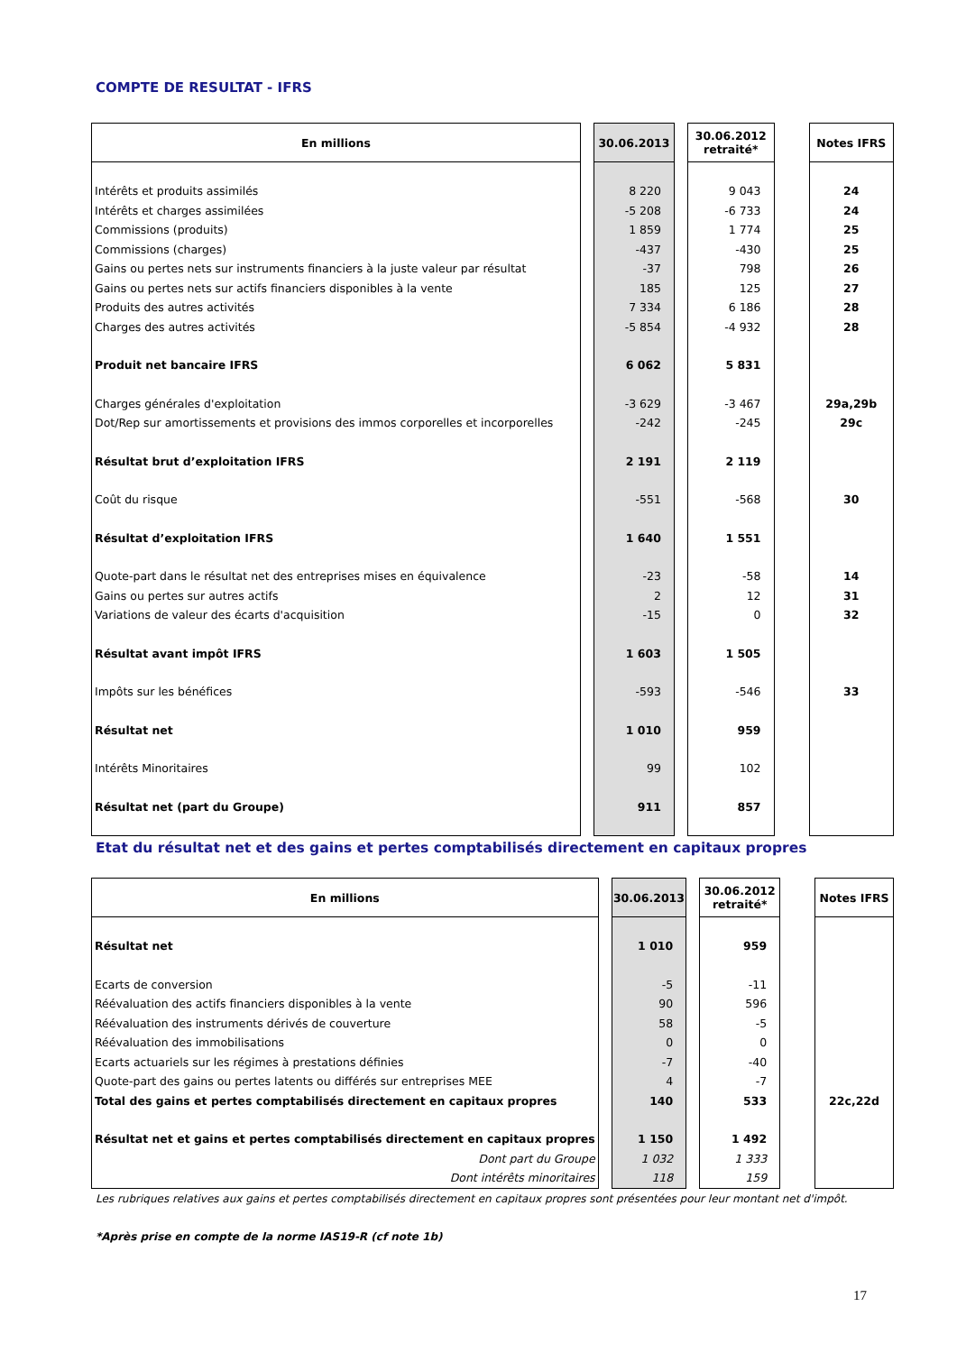COMPTE DE RESULTAT - IFRS
| En millions | | 30.06.2013 | | 30.06.2012 retraité* | | Notes IFRS |
| Intérêts et produits assimilés | | 8 220 | | 9 043 | | 24 |
| Intérêts et charges assimilées | | -5 208 | | -6 733 | | 24 |
| Commissions (produits) | | 1 859 | | 1 774 | | 25 |
| Commissions (charges) | | -437 | | -430 | | 25 |
| Gains ou pertes nets sur instruments financiers à la juste valeur par résultat | | -37 | | 798 | | 26 |
| Gains ou pertes nets sur actifs financiers disponibles à la vente | | 185 | | 125 | | 27 |
| Produits des autres activités | | 7 334 | | 6 186 | | 28 |
| Charges des autres activités | | -5 854 | | -4 932 | | 28 |
| Produit net bancaire IFRS | | 6 062 | | 5 831 | | |
| Charges générales d'exploitation | | -3 629 | | -3 467 | | 29a,29b |
| Dot/Rep sur amortissements et provisions des immos corporelles et incorporelles | | -242 | | -245 | | 29c |
| Résultat brut d’exploitation IFRS | | 2 191 | | 2 119 | | |
| Coût du risque | | -551 | | -568 | | 30 |
| Résultat d’exploitation IFRS | | 1 640 | | 1 551 | | |
| Quote-part dans le résultat net des entreprises mises en équivalence | | -23 | | -58 | | 14 |
| Gains ou pertes sur autres actifs | | 2 | | 12 | | 31 |
| Variations de valeur des écarts d'acquisition | | -15 | | 0 | | 32 |
| Résultat avant impôt IFRS | | 1 603 | | 1 505 | | |
| Impôts sur les bénéfices | | -593 | | -546 | | 33 |
| Résultat net | | 1 010 | | 959 | | |
| Intérêts Minoritaires | | 99 | | 102 | | |
| Résultat net (part du Groupe) | | 911 | | 857 | | |
Etat du résultat net et des gains et pertes comptabilisés directement en capitaux propres
| En millions | | 30.06.2013 | | 30.06.2012 retraité* | | Notes IFRS |
| Résultat net | | 1 010 | | 959 | | |
| Ecarts de conversion | | -5 | | -11 | | |
| Réévaluation des actifs financiers disponibles à la vente | | 90 | | 596 | | |
| Réévaluation des instruments dérivés de couverture | | 58 | | -5 | | |
| Réévaluation des immobilisations | | 0 | | 0 | | |
| Ecarts actuariels sur les régimes à prestations définies | | -7 | | -40 | | |
| Quote-part des gains ou pertes latents ou différés sur entreprises MEE | | 4 | | -7 | | |
| Total des gains et pertes comptabilisés directement en capitaux propres | | 140 | | 533 | | 22c,22d |
| Résultat net et gains et pertes comptabilisés directement en capitaux propres | | 1 150 | | 1 492 | | |
| Dont part du Groupe | | 1 032 | | 1 333 | | |
| Dont intérêts minoritaires | | 118 | | 159 | | |
Les rubriques relatives aux gains et pertes comptabilisés directement en capitaux propres sont présentées pour leur montant net d'impôt.
*Après prise en compte de la norme IAS19-R (cf note 1b)
17